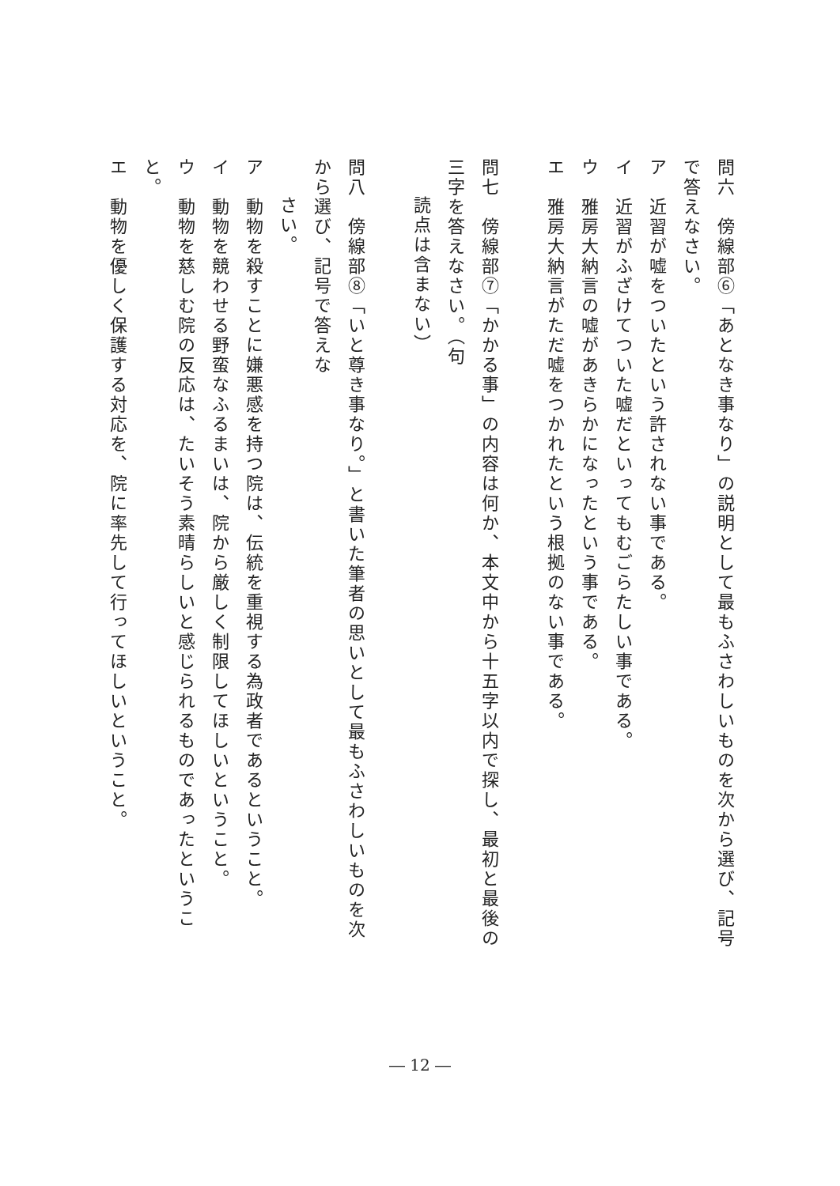問六　傍線部⑥「あとなき事なり」の説明として最もふさわしいものを次から選び、記号で答えなさい。
ア　近習が嘘をついたという許されない事である。
イ　近習がふざけてついた嘘だといってもむごらたしい事である。
ウ　雅房大納言の嘘があきらかになったという事である。
エ　雅房大納言がただ嘘をつかれたという根拠のない事である。
問七　傍線部⑦「かかる事」の内容は何か、本文中から十五字以内で探し、最初と最後の三字を答えなさい。（句
読点は含まない）
問八　傍線部⑧「いと尊き事なり。」と書いた筆者の思いとして最もふさわしいものを次から選び、記号で答えな
さい。
ア　動物を殺すことに嫌悪感を持つ院は、伝統を重視する為政者であるということ。
イ　動物を競わせる野蛮なふるまいは、院から厳しく制限してほしいということ。
ウ　動物を慈しむ院の反応は、たいそう素晴らしいと感じられるものであったということ。
エ　動物を優しく保護する対応を、院に率先して行ってほしいということ。
― 12 ―